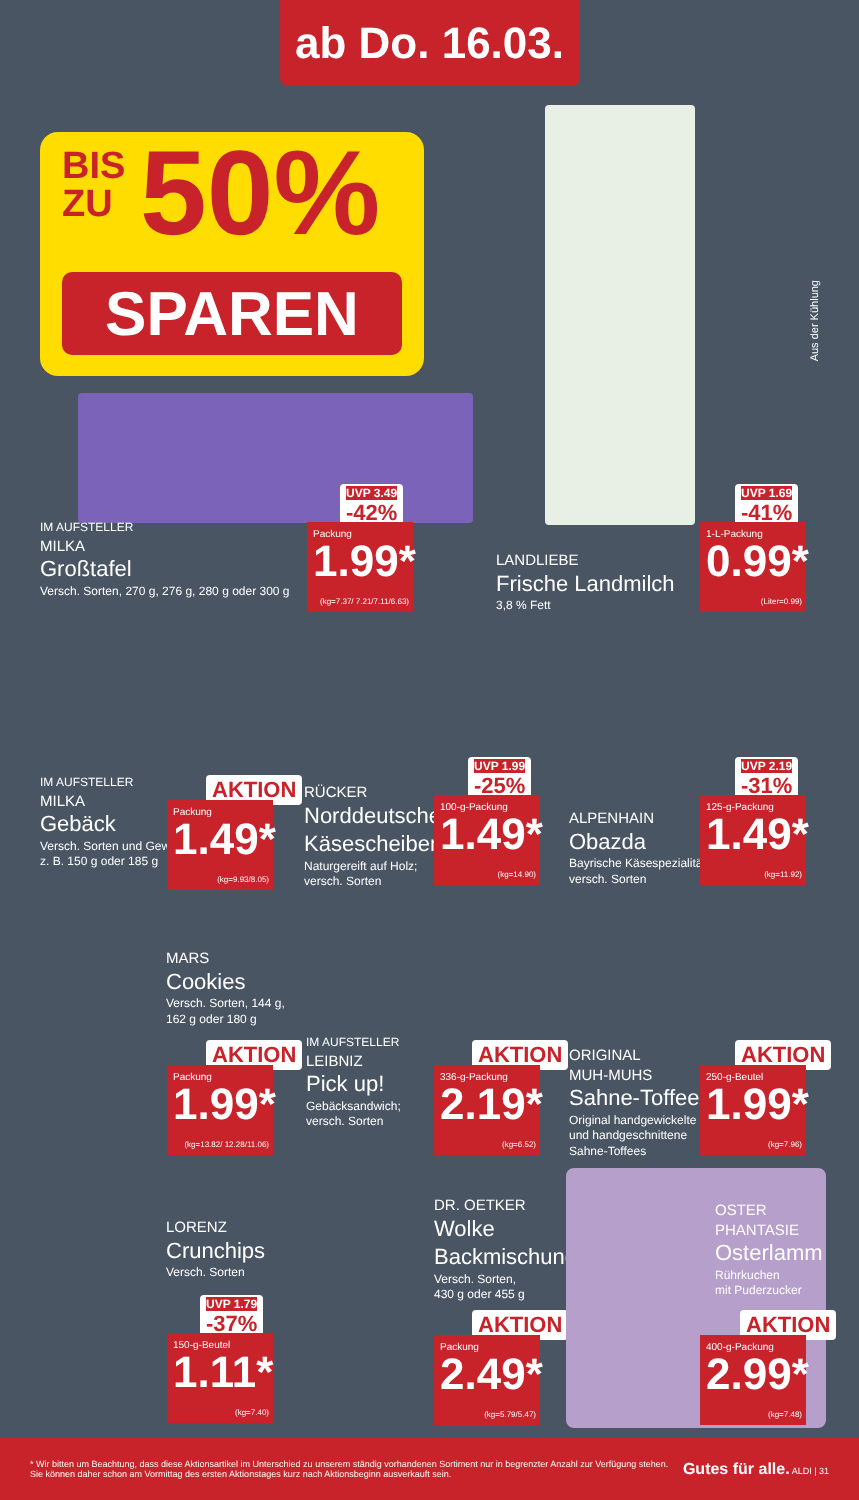ab Do. 16.03.
BIS
ZU
50%
SPAREN
Aus der Kühlung
IM AUFSTELLER
MILKA
Großtafel
Versch. Sorten, 270 g, 276 g, 280 g oder 300 g
UVP 3.49
-42%
Packung
1.99*
(kg=7.37/ 7.21/7.11/6.63)
LANDLIEBE
Frische Landmilch
3,8 % Fett
UVP 1.69
-41%
1-L-Packung
0.99*
(Liter=0.99)
IM AUFSTELLER
MILKA
Gebäck
Versch. Sorten und Gewichte,
z. B. 150 g oder 185 g
AKTION
Packung
1.49*
(kg=9.93/8.05)
RÜCKER
Norddeutsche
Käsescheiben
Naturgereift auf Holz;
versch. Sorten
UVP 1.99
-25%
100-g-Packung
1.49*
(kg=14.90)
ALPENHAIN
Obazda
Bayrische Käsespezialität;
versch. Sorten
UVP 2.19
-31%
125-g-Packung
1.49*
(kg=11.92)
MARS
Cookies
Versch. Sorten, 144 g,
162 g oder 180 g
AKTION
Packung
1.99*
(kg=13.82/ 12.28/11.06)
IM AUFSTELLER
LEIBNIZ
Pick up!
Gebäcksandwich;
versch. Sorten
AKTION
336-g-Packung
2.19*
(kg=6.52)
ORIGINAL
MUH-MUHS
Sahne-Toffees
Original handgewickelte
und handgeschnittene
Sahne-Toffees
AKTION
250-g-Beutel
1.99*
(kg=7.96)
LORENZ
Crunchips
Versch. Sorten
UVP 1.79
-37%
150-g-Beutel
1.11*
(kg=7.40)
DR. OETKER
Wolke
Backmischung
Versch. Sorten,
430 g oder 455 g
AKTION
Packung
2.49*
(kg=5.79/5.47)
OSTER
PHANTASIE
Osterlamm
Rührkuchen
mit Puderzucker
AKTION
400-g-Packung
2.99*
(kg=7.48)
* Wir bitten um Beachtung, dass diese Aktionsartikel im Unterschied zu unserem ständig vorhandenen Sortiment nur in begrenzter Anzahl zur Verfügung stehen.
Sie können daher schon am Vormittag des ersten Aktionstages kurz nach Aktionsbeginn ausverkauft sein.
Gutes für alle. ALDI | 31